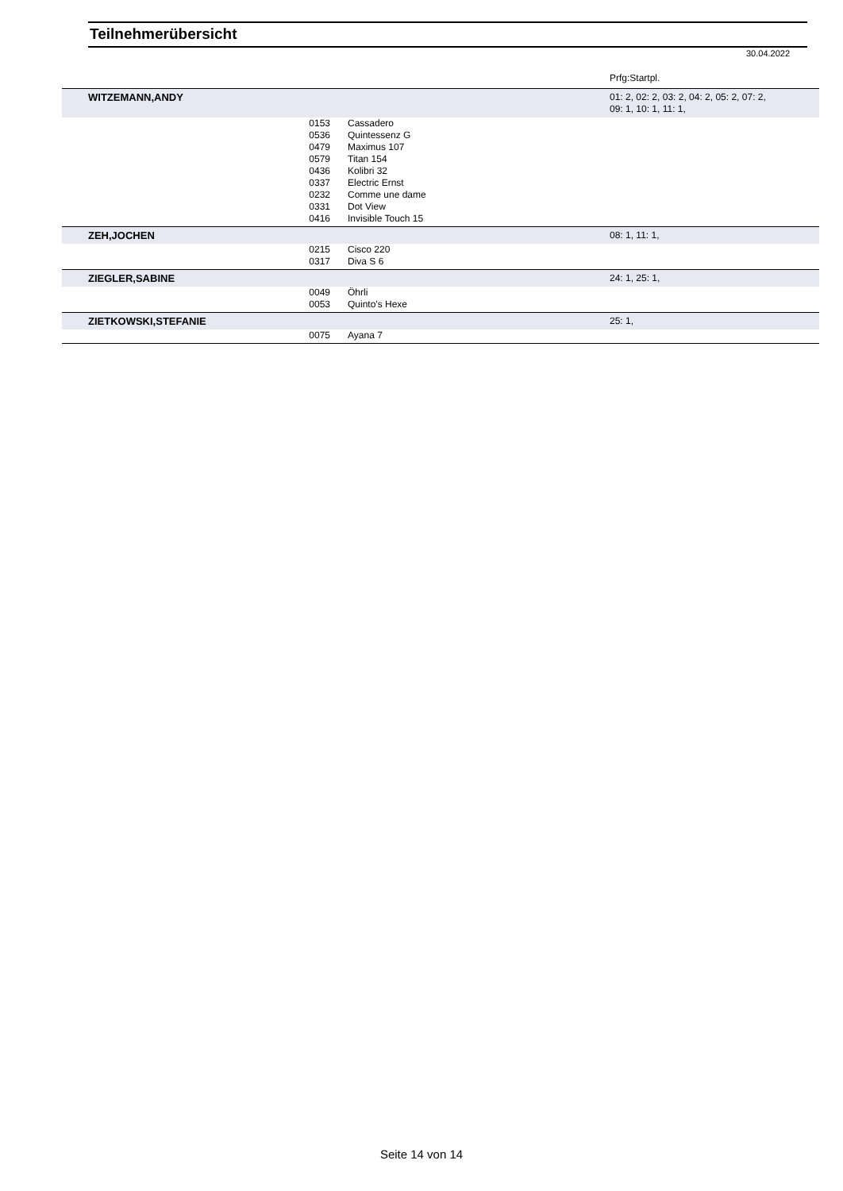Teilnehmerübersicht
30.04.2022
Prfg:Startpl.
| WITZEMANN,ANDY | | | 01: 2, 02: 2, 03: 2, 04: 2, 05: 2, 07: 2, 09: 1, 10: 1, 11: 1, |
| | 0153 | Cassadero | |
| | 0536 | Quintessenz G | |
| | 0479 | Maximus 107 | |
| | 0579 | Titan 154 | |
| | 0436 | Kolibri 32 | |
| | 0337 | Electric Ernst | |
| | 0232 | Comme une dame | |
| | 0331 | Dot View | |
| | 0416 | Invisible Touch 15 | |
| ZEH,JOCHEN | | | 08: 1, 11: 1, |
| | 0215 | Cisco 220 | |
| | 0317 | Diva S 6 | |
| ZIEGLER,SABINE | | | 24: 1, 25: 1, |
| | 0049 | Öhrli | |
| | 0053 | Quinto's Hexe | |
| ZIETKOWSKI,STEFANIE | | | 25: 1, |
| | 0075 | Ayana 7 | |
Seite 14 von 14